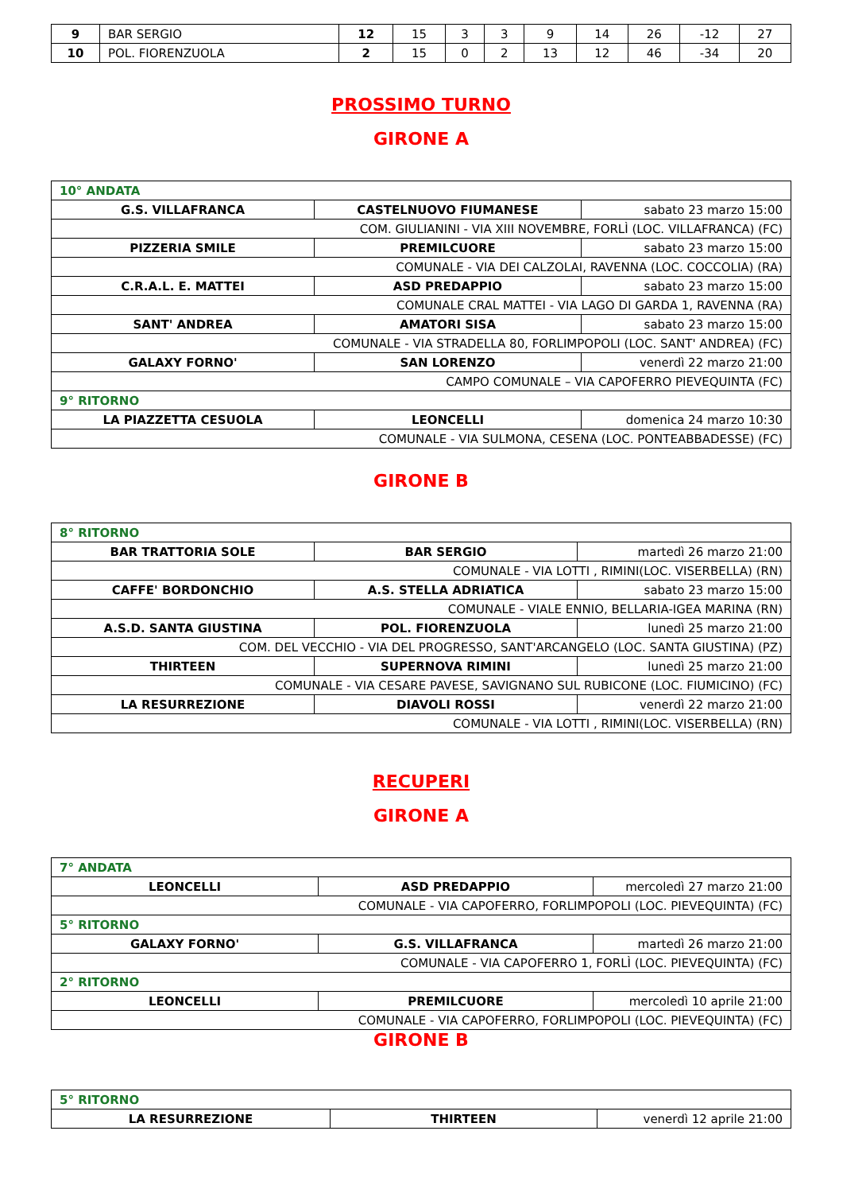| 9 | BAR SERGIO | 12 | 15 | 3 | 3 | 9 | 14 | 26 | -12 | 27 |
| 10 | POL. FIORENZUOLA | 2 | 15 | 0 | 2 | 13 | 12 | 46 | -34 | 20 |
PROSSIMO TURNO
GIRONE A
| 10° ANDATA | | |
| G.S. VILLAFRANCA | CASTELNUOVO FIUMANESE | sabato 23 marzo 15:00 |
| COM. GIULIANINI - VIA XIII NOVEMBRE, FORLÌ (LOC. VILLAFRANCA) (FC) | | |
| PIZZERIA SMILE | PREMILCUORE | sabato 23 marzo 15:00 |
| COMUNALE - VIA DEI CALZOLAI, RAVENNA (LOC. COCCOLIA) (RA) | | |
| C.R.A.L. E. MATTEI | ASD PREDAPPIO | sabato 23 marzo 15:00 |
| COMUNALE CRAL MATTEI - VIA LAGO DI GARDA 1, RAVENNA (RA) | | |
| SANT' ANDREA | AMATORI SISA | sabato 23 marzo 15:00 |
| COMUNALE - VIA STRADELLA 80, FORLIMPOPOLI (LOC. SANT' ANDREA) (FC) | | |
| GALAXY FORNO' | SAN LORENZO | venerdì 22 marzo 21:00 |
| CAMPO COMUNALE – VIA CAPOFERRO PIEVEQUINTA (FC) | | |
| 9° RITORNO | | |
| LA PIAZZETTA CESUOLA | LEONCELLI | domenica 24 marzo 10:30 |
| COMUNALE - VIA SULMONA, CESENA (LOC. PONTEABBADESSE) (FC) | | |
GIRONE B
| 8° RITORNO | | |
| BAR TRATTORIA SOLE | BAR SERGIO | martedì 26 marzo 21:00 |
| COMUNALE - VIA LOTTI , RIMINI(LOC. VISERBELLA) (RN) | | |
| CAFFE' BORDONCHIO | A.S. STELLA ADRIATICA | sabato 23 marzo 15:00 |
| COMUNALE - VIALE ENNIO, BELLARIA-IGEA MARINA (RN) | | |
| A.S.D. SANTA GIUSTINA | POL. FIORENZUOLA | lunedì 25 marzo 21:00 |
| COM. DEL VECCHIO - VIA DEL PROGRESSO, SANT'ARCANGELO (LOC. SANTA GIUSTINA) (PZ) | | |
| THIRTEEN | SUPERNOVA RIMINI | lunedì 25 marzo 21:00 |
| COMUNALE - VIA CESARE PAVESE, SAVIGNANO SUL RUBICONE (LOC. FIUMICINO) (FC) | | |
| LA RESURREZIONE | DIAVOLI ROSSI | venerdì 22 marzo 21:00 |
| COMUNALE - VIA LOTTI , RIMINI(LOC. VISERBELLA) (RN) | | |
RECUPERI
GIRONE A
| 7° ANDATA | | |
| LEONCELLI | ASD PREDAPPIO | mercoledì 27 marzo 21:00 |
| COMUNALE - VIA CAPOFERRO, FORLIMPOPOLI (LOC. PIEVEQUINTA) (FC) | | |
| 5° RITORNO | | |
| GALAXY FORNO' | G.S. VILLAFRANCA | martedì 26 marzo 21:00 |
| COMUNALE - VIA CAPOFERRO 1, FORLÌ (LOC. PIEVEQUINTA) (FC) | | |
| 2° RITORNO | | |
| LEONCELLI | PREMILCUORE | mercoledì 10 aprile 21:00 |
| COMUNALE - VIA CAPOFERRO, FORLIMPOPOLI (LOC. PIEVEQUINTA) (FC) | | |
GIRONE B
| 5° RITORNO | | |
| LA RESURREZIONE | THIRTEEN | venerdì 12 aprile 21:00 |